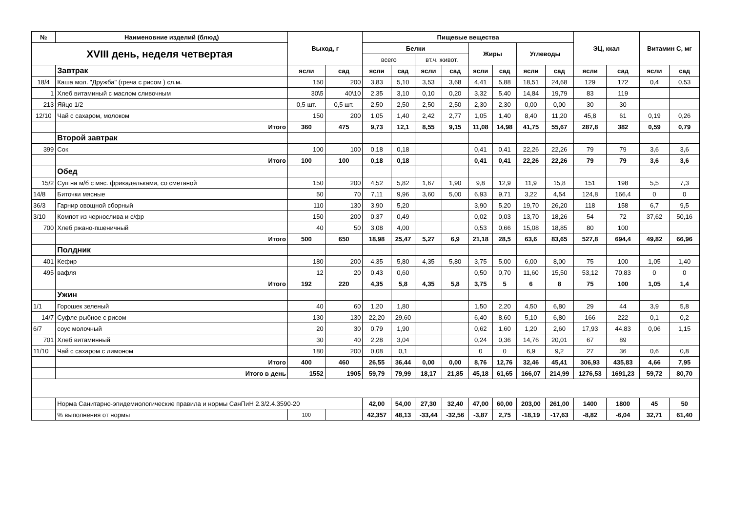| № | Наименовние изделий (блюд) | Выход, г | | Пищевые вещества | | | | | | | | ЭЦ, ккал | | Витамин С, мг | |
| --- | --- | --- | --- | --- | --- | --- | --- | --- | --- | --- | --- | --- | --- | --- | --- |
| XVIII день, неделя четвертая | | | | Белки | | | | Жиры | | Углеводы | | | | | |
| | | | | всего | | вт.ч. живот. | | | | | | | | | |
| | Завтрак | ясли | сад | ясли | сад | ясли | сад | ясли | сад | ясли | сад | ясли | сад | ясли | сад |
| 18/4 | Каша мол. "Дружба" (греча с рисом ) сл.м. | 150 | 200 | 3,83 | 5,10 | 3,53 | 3,68 | 4,41 | 5,88 | 18,51 | 24,68 | 129 | 172 | 0,4 | 0,53 |
| 1 | Хлеб витаминый с маслом сливочным | 30\5 | 40\10 | 2,35 | 3,10 | 0,10 | 0,20 | 3,32 | 5,40 | 14,84 | 19,79 | 83 | 119 | | |
| 213 | Яйцо 1/2 | 0,5 шт. | 0,5 шт. | 2,50 | 2,50 | 2,50 | 2,50 | 2,30 | 2,30 | 0,00 | 0,00 | 30 | 30 | | |
| 12/10 | Чай с сахаром, молоком | 150 | 200 | 1,05 | 1,40 | 2,42 | 2,77 | 1,05 | 1,40 | 8,40 | 11,20 | 45,8 | 61 | 0,19 | 0,26 |
| | Итого | 360 | 475 | 9,73 | 12,1 | 8,55 | 9,15 | 11,08 | 14,98 | 41,75 | 55,67 | 287,8 | 382 | 0,59 | 0,79 |
| | Второй завтрак | | | | | | | | | | | | | | |
| 399 | Сок | 100 | 100 | 0,18 | 0,18 | | | 0,41 | 0,41 | 22,26 | 22,26 | 79 | 79 | 3,6 | 3,6 |
| | Итого | 100 | 100 | 0,18 | 0,18 | | | 0,41 | 0,41 | 22,26 | 22,26 | 79 | 79 | 3,6 | 3,6 |
| | Обед | | | | | | | | | | | | | | |
| 15/2 | Суп на м/б с мяс. фрикадельками, со сметаной | 150 | 200 | 4,52 | 5,82 | 1,67 | 1,90 | 9,8 | 12,9 | 11,9 | 15,8 | 151 | 198 | 5,5 | 7,3 |
| 14/8 | Биточки мясные | 50 | 70 | 7,11 | 9,96 | 3,60 | 5,00 | 6,93 | 9,71 | 3,22 | 4,54 | 124,8 | 166,4 | 0 | 0 |
| 36/3 | Гарнир овощной сборный | 110 | 130 | 3,90 | 5,20 | | | 3,90 | 5,20 | 19,70 | 26,20 | 118 | 158 | 6,7 | 9,5 |
| 3/10 | Компот из чернослива и с/фр | 150 | 200 | 0,37 | 0,49 | | | 0,02 | 0,03 | 13,70 | 18,26 | 54 | 72 | 37,62 | 50,16 |
| 700 | Хлеб ржано-пшеничный | 40 | 50 | 3,08 | 4,00 | | | 0,53 | 0,66 | 15,08 | 18,85 | 80 | 100 | | |
| | Итого | 500 | 650 | 18,98 | 25,47 | 5,27 | 6,9 | 21,18 | 28,5 | 63,6 | 83,65 | 527,8 | 694,4 | 49,82 | 66,96 |
| | Полдник | | | | | | | | | | | | | | |
| 401 | Кефир | 180 | 200 | 4,35 | 5,80 | 4,35 | 5,80 | 3,75 | 5,00 | 6,00 | 8,00 | 75 | 100 | 1,05 | 1,40 |
| 495 | вафля | 12 | 20 | 0,43 | 0,60 | | | 0,50 | 0,70 | 11,60 | 15,50 | 53,12 | 70,83 | 0 | 0 |
| | Итого | 192 | 220 | 4,35 | 5,8 | 4,35 | 5,8 | 3,75 | 5 | 6 | 8 | 75 | 100 | 1,05 | 1,4 |
| | Ужин | | | | | | | | | | | | | | |
| 1/1 | Горошек зеленый | 40 | 60 | 1,20 | 1,80 | | | 1,50 | 2,20 | 4,50 | 6,80 | 29 | 44 | 3,9 | 5,8 |
| 14/7 | Суфле рыбное с рисом | 130 | 130 | 22,20 | 29,60 | | | 6,40 | 8,60 | 5,10 | 6,80 | 166 | 222 | 0,1 | 0,2 |
| 6/7 | соус молочный | 20 | 30 | 0,79 | 1,90 | | | 0,62 | 1,60 | 1,20 | 2,60 | 17,93 | 44,83 | 0,06 | 1,15 |
| 701 | Хлеб витаминный | 30 | 40 | 2,28 | 3,04 | | | 0,24 | 0,36 | 14,76 | 20,01 | 67 | 89 | | |
| 11/10 | Чай с сахаром с лимоном | 180 | 200 | 0,08 | 0,1 | | | 0 | 0 | 6,9 | 9,2 | 27 | 36 | 0,6 | 0,8 |
| | Итого | 400 | 460 | 26,55 | 36,44 | 0,00 | 0,00 | 8,76 | 12,76 | 32,46 | 45,41 | 306,93 | 435,83 | 4,66 | 7,95 |
| | Итого в день | 1552 | 1905 | 59,79 | 79,99 | 18,17 | 21,85 | 45,18 | 61,65 | 166,07 | 214,99 | 1276,53 | 1691,23 | 59,72 | 80,70 |
| | Норма Санитарно-эпидемиологические правила и нормы СанПиН 2.3/2.4.3590-20 | | | 42,00 | 54,00 | 27,30 | 32,40 | 47,00 | 60,00 | 203,00 | 261,00 | 1400 | 1800 | 45 | 50 |
| | % выполнения от нормы | 100 | | 42,357 | 48,13 | -33,44 | -32,56 | -3,87 | 2,75 | -18,19 | -17,63 | -8,82 | -6,04 | 32,71 | 61,40 |